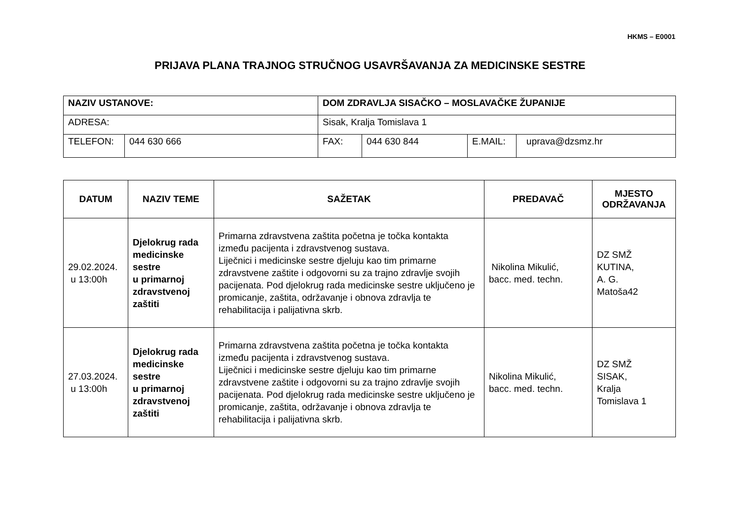HKMS – E0001
PRIJAVA PLANA TRAJNOG STRUČNOG USAVRŠAVANJA ZA MEDICINSKE SESTRE
| NAZIV USTANOVE: | | DOM ZDRAVLJA SISAČKO – MOSLAVAČKE ŽUPANIJE | | | | |
| ADRESA: | | Sisak, Kralja Tomislava 1 | | | | |
| TELEFON: | 044 630 666 | | FAX: | 044 630 844 | E.MAIL: | uprava@dzsmz.hr |
| DATUM | NAZIV TEME | SAŽETAK | PREDAVAČ | MJESTO ODRŽAVANJA |
| --- | --- | --- | --- | --- |
| 29.02.2024. u 13:00h | Djelokrug rada medicinske sestre u primarnoj zdravstvenoj zaštiti | Primarna zdravstvena zaštita početna je točka kontakta između pacijenta i zdravstvenog sustava. Liječnici i medicinske sestre djeluju kao tim primarne zdravstvene zaštite i odgovorni su za trajno zdravlje svojih pacijenata. Pod djelokrug rada medicinske sestre uključeno je promicanje, zaštita, održavanje i obnova zdravlja te rehabilitacija i palijativna skrb. | Nikolina Mikulić, bacc. med. techn. | DZ SMŽ KUTINA, A. G. Matoša42 |
| 27.03.2024. u 13:00h | Djelokrug rada medicinske sestre u primarnoj zdravstvenoj zaštiti | Primarna zdravstvena zaštita početna je točka kontakta između pacijenta i zdravstvenog sustava. Liječnici i medicinske sestre djeluju kao tim primarne zdravstvene zaštite i odgovorni su za trajno zdravlje svojih pacijenata. Pod djelokrug rada medicinske sestre uključeno je promicanje, zaštita, održavanje i obnova zdravlja te rehabilitacija i palijativna skrb. | Nikolina Mikulić, bacc. med. techn. | DZ SMŽ SISAK, Kralja Tomislava 1 |